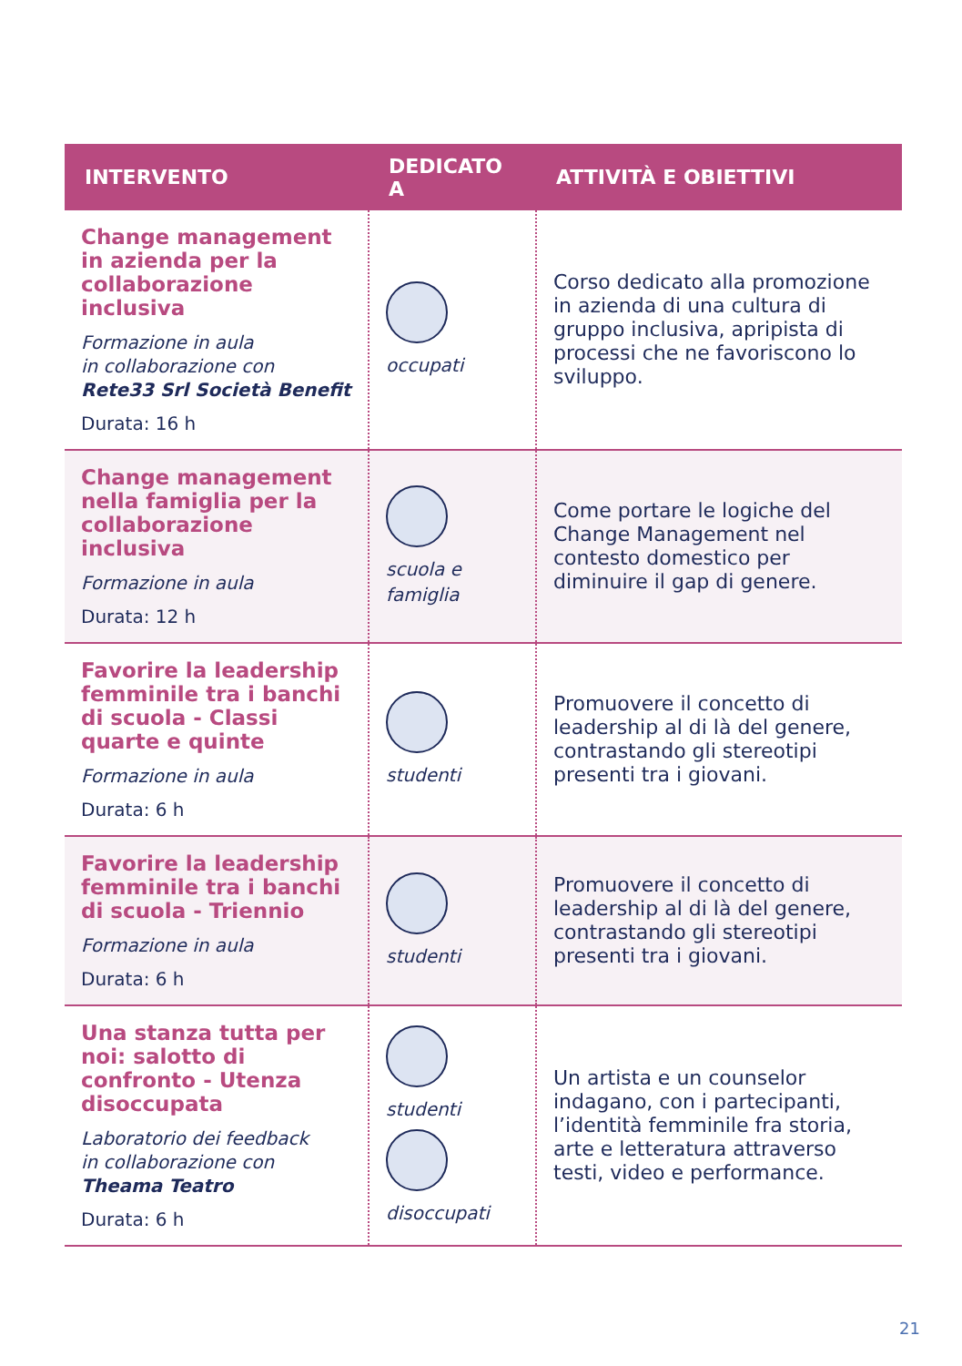| INTERVENTO | DEDICATO A | ATTIVITÀ E OBIETTIVI |
| --- | --- | --- |
| Change management in azienda per la collaborazione inclusiva Formazione in aula in collaborazione con Rete33 Srl Società Benefit Durata: 16 h | occupati | Corso dedicato alla promozione in azienda di una cultura di gruppo inclusiva, apripista di processi che ne favoriscono lo sviluppo. |
| Change management nella famiglia per la collaborazione inclusiva Formazione in aula Durata: 12 h | scuola e famiglia | Come portare le logiche del Change Management nel contesto domestico per diminuire il gap di genere. |
| Favorire la leadership femminile tra i banchi di scuola - Classi quarte e quinte Formazione in aula Durata: 6 h | studenti | Promuovere il concetto di leadership al di là del genere, contrastando gli stereotipi presenti tra i giovani. |
| Favorire la leadership femminile tra i banchi di scuola - Triennio Formazione in aula Durata: 6 h | studenti | Promuovere il concetto di leadership al di là del genere, contrastando gli stereotipi presenti tra i giovani. |
| Una stanza tutta per noi: salotto di confronto - Utenza disoccupata Laboratorio dei feedback in collaborazione con Theama Teatro Durata: 6 h | studenti disoccupati | Un artista e un counselor indagano, con i partecipanti, l’identità femminile fra storia, arte e letteratura attraverso testi, video e performance. |
21